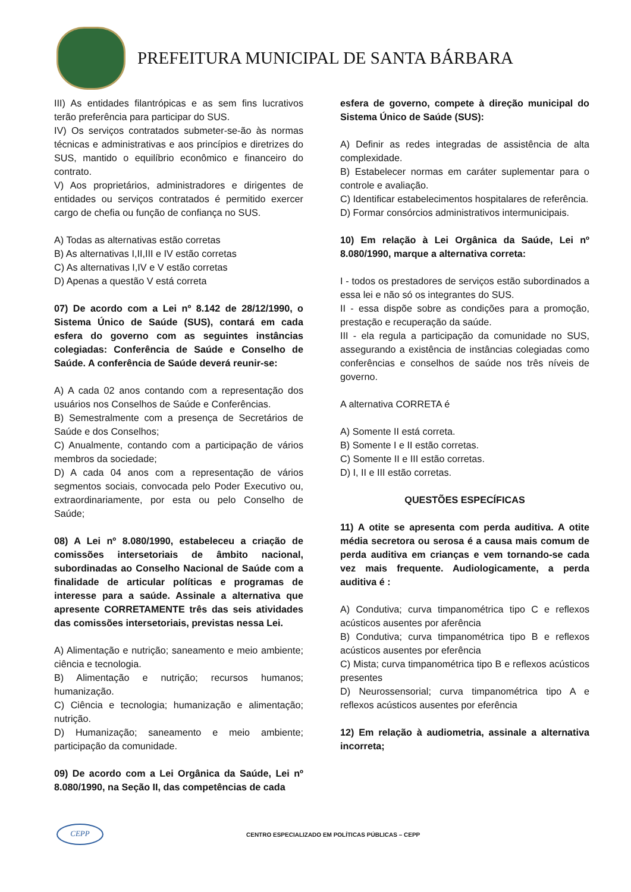PREFEITURA MUNICIPAL DE SANTA BÁRBARA
III) As entidades filantrópicas e as sem fins lucrativos terão preferência para participar do SUS.
IV) Os serviços contratados submeter-se-ão às normas técnicas e administrativas e aos princípios e diretrizes do SUS, mantido o equilíbrio econômico e financeiro do contrato.
V) Aos proprietários, administradores e dirigentes de entidades ou serviços contratados é permitido exercer cargo de chefia ou função de confiança no SUS.
A) Todas as alternativas estão corretas
B) As alternativas I,II,III e IV estão corretas
C) As alternativas I,IV e V estão corretas
D) Apenas a questão V está correta
07) De acordo com a Lei nº 8.142 de 28/12/1990, o Sistema Único de Saúde (SUS), contará em cada esfera do governo com as seguintes instâncias colegiadas: Conferência de Saúde e Conselho de Saúde. A conferência de Saúde deverá reunir-se:
A) A cada 02 anos contando com a representação dos usuários nos Conselhos de Saúde e Conferências.
B) Semestralmente com a presença de Secretários de Saúde e dos Conselhos;
C) Anualmente, contando com a participação de vários membros da sociedade;
D) A cada 04 anos com a representação de vários segmentos sociais, convocada pelo Poder Executivo ou, extraordinariamente, por esta ou pelo Conselho de Saúde;
08) A Lei nº 8.080/1990, estabeleceu a criação de comissões intersetoriais de âmbito nacional, subordinadas ao Conselho Nacional de Saúde com a finalidade de articular políticas e programas de interesse para a saúde. Assinale a alternativa que apresente CORRETAMENTE três das seis atividades das comissões intersetoriais, previstas nessa Lei.
A) Alimentação e nutrição; saneamento e meio ambiente; ciência e tecnologia.
B) Alimentação e nutrição; recursos humanos; humanização.
C) Ciência e tecnologia; humanização e alimentação; nutrição.
D) Humanização; saneamento e meio ambiente; participação da comunidade.
09) De acordo com a Lei Orgânica da Saúde, Lei nº 8.080/1990, na Seção II, das competências de cada
esfera de governo, compete à direção municipal do Sistema Único de Saúde (SUS):
A) Definir as redes integradas de assistência de alta complexidade.
B) Estabelecer normas em caráter suplementar para o controle e avaliação.
C) Identificar estabelecimentos hospitalares de referência.
D) Formar consórcios administrativos intermunicipais.
10) Em relação à Lei Orgânica da Saúde, Lei nº 8.080/1990, marque a alternativa correta:
I - todos os prestadores de serviços estão subordinados a essa lei e não só os integrantes do SUS.
II - essa dispõe sobre as condições para a promoção, prestação e recuperação da saúde.
III - ela regula a participação da comunidade no SUS, assegurando a existência de instâncias colegiadas como conferências e conselhos de saúde nos três níveis de governo.
A alternativa CORRETA é
A) Somente II está correta.
B) Somente I e II estão corretas.
C) Somente II e III estão corretas.
D) I, II e III estão corretas.
QUESTÕES ESPECÍFICAS
11) A otite se apresenta com perda auditiva. A otite média secretora ou serosa é a causa mais comum de perda auditiva em crianças e vem tornando-se cada vez mais frequente. Audiologicamente, a perda auditiva é :
A) Condutiva; curva timpanométrica tipo C e reflexos acústicos ausentes por aferência
B) Condutiva; curva timpanométrica tipo B e reflexos acústicos ausentes por eferência
C) Mista; curva timpanométrica tipo B e reflexos acústicos presentes
D) Neurossensorial; curva timpanométrica tipo A e reflexos acústicos ausentes por eferência
12) Em relação à audiometria, assinale a alternativa incorreta;
CEPP
CENTRO ESPECIALIZADO EM POLÍTICAS PÚBLICAS – CEPP